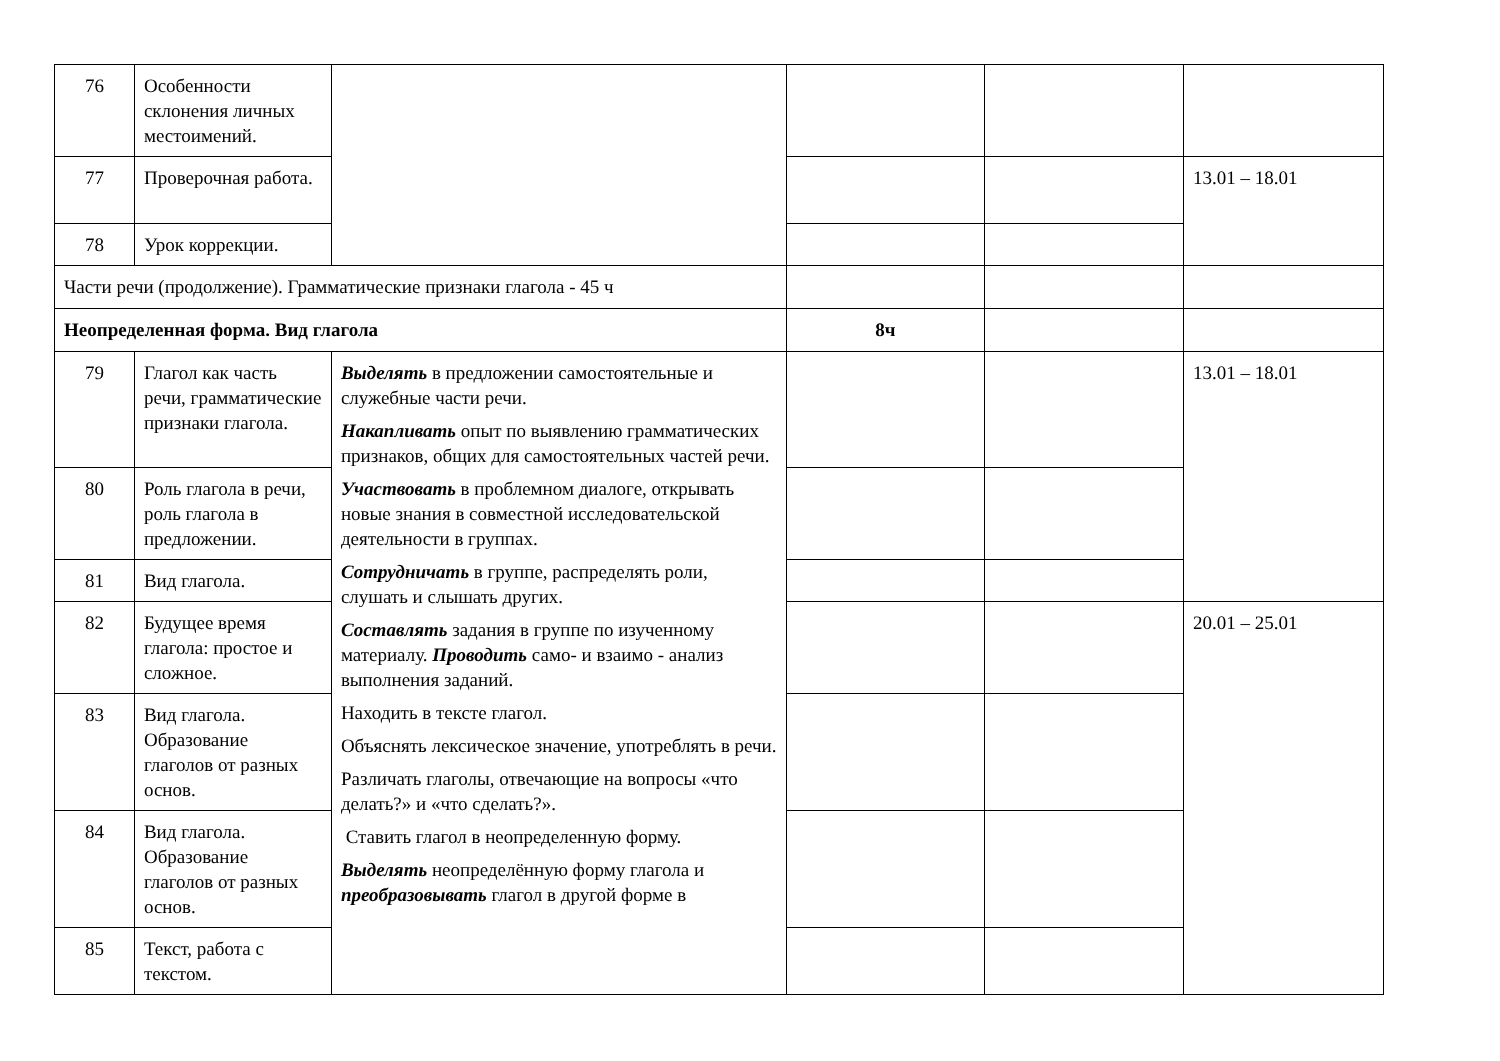| 76 | Особенности склонения личных местоимений. | | | | |
| 77 | Проверочная работа. | | | | 13.01 – 18.01 |
| 78 | Урок коррекции. | | | | |
| Части речи (продолжение). Грамматические признаки глагола - 45 ч | | | | | |
| Неопределенная форма. Вид глагола | | | 8ч | | |
| 79 | Глагол как часть речи, грамматические признаки глагола. | Выделять в предложении самостоятельные и служебные части речи. Накапливать опыт по выявлению грамматических признаков, общих для самостоятельных частей речи. Участвовать в проблемном диалоге, открывать новые знания в совместной исследовательской деятельности в группах. Сотрудничать в группе, распределять роли, слушать и слышать других. Составлять задания в группе по изученному материалу. Проводить само- и взаимо - анализ выполнения заданий. Находить в тексте глагол. Объяснять лексическое значение, употреблять в речи. Различать глаголы, отвечающие на вопросы «что делать?» и «что сделать?». Ставить глагол в неопределенную форму. Выделять неопределённую форму глагола и преобразовывать глагол в другой форме в | | | 13.01 – 18.01 |
| 80 | Роль глагола в речи, роль глагола в предложении. | | | | |
| 81 | Вид глагола. | | | | |
| 82 | Будущее время глагола: простое и сложное. | | | | 20.01 – 25.01 |
| 83 | Вид глагола. Образование глаголов от разных основ. | | | | |
| 84 | Вид глагола. Образование глаголов от разных основ. | | | | |
| 85 | Текст, работа с текстом. | | | | |